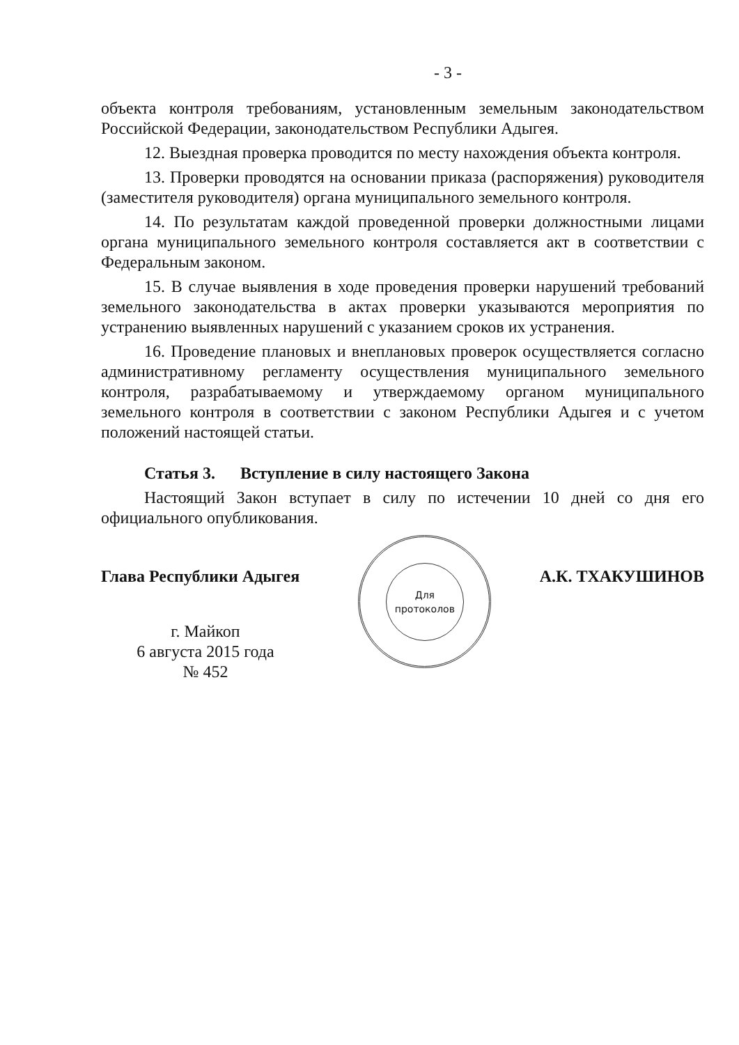- 3 -
объекта контроля требованиям, установленным земельным законодательством Российской Федерации, законодательством Республики Адыгея.
12. Выездная проверка проводится по месту нахождения объекта контроля.
13. Проверки проводятся на основании приказа (распоряжения) руководителя (заместителя руководителя) органа муниципального земельного контроля.
14. По результатам каждой проведенной проверки должностными лицами органа муниципального земельного контроля составляется акт в соответствии с Федеральным законом.
15. В случае выявления в ходе проведения проверки нарушений требований земельного законодательства в актах проверки указываются мероприятия по устранению выявленных нарушений с указанием сроков их устранения.
16. Проведение плановых и внеплановых проверок осуществляется согласно административному регламенту осуществления муниципального земельного контроля, разрабатываемому и утверждаемому органом муниципального земельного контроля в соответствии с законом Республики Адыгея и с учетом положений настоящей статьи.
Статья 3. Вступление в силу настоящего Закона
Настоящий Закон вступает в силу по истечении 10 дней со дня его официального опубликования.
Глава Республики Адыгея
г. Майкоп
6 августа 2015 года
№ 452
Для
протоколов
А.К. ТХАКУШИНОВ